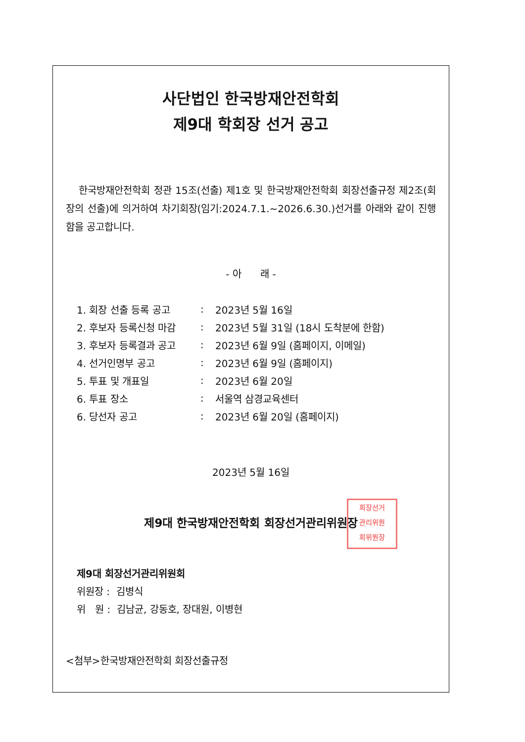사단법인 한국방재안전학회
제9대 학회장 선거 공고
한국방재안전학회 정관 15조(선출) 제1호 및 한국방재안전학회 회장선출규정 제2조(회장의 선출)에 의거하여 차기회장(임기:2024.7.1.~2026.6.30.)선거를 아래와 같이 진행함을 공고합니다.
- 아 래 -
| 1. 회장 선출 등록 공고 | : | 2023년 5월 16일 |
| 2. 후보자 등록신청 마감 | : | 2023년 5월 31일 (18시 도착분에 한함) |
| 3. 후보자 등록결과 공고 | : | 2023년 6월 9일 (홈페이지, 이메일) |
| 4. 선거인명부 공고 | : | 2023년 6월 9일 (홈페이지) |
| 5. 투표 및 개표일 | : | 2023년 6월 20일 |
| 6. 투표 장소 | : | 서울역 삼경교육센터 |
| 6. 당선자 공고 | : | 2023년 6월 20일 (홈페이지) |
2023년 5월 16일
제9대 한국방재안전학회 회장선거관리위원장
회장선거
관리위원
회위원장
제9대 회장선거관리위원회
위원장 : 김병식
위 원 : 김남균, 강동호, 장대원, 이병현
<첨부>한국방재안전학회 회장선출규정